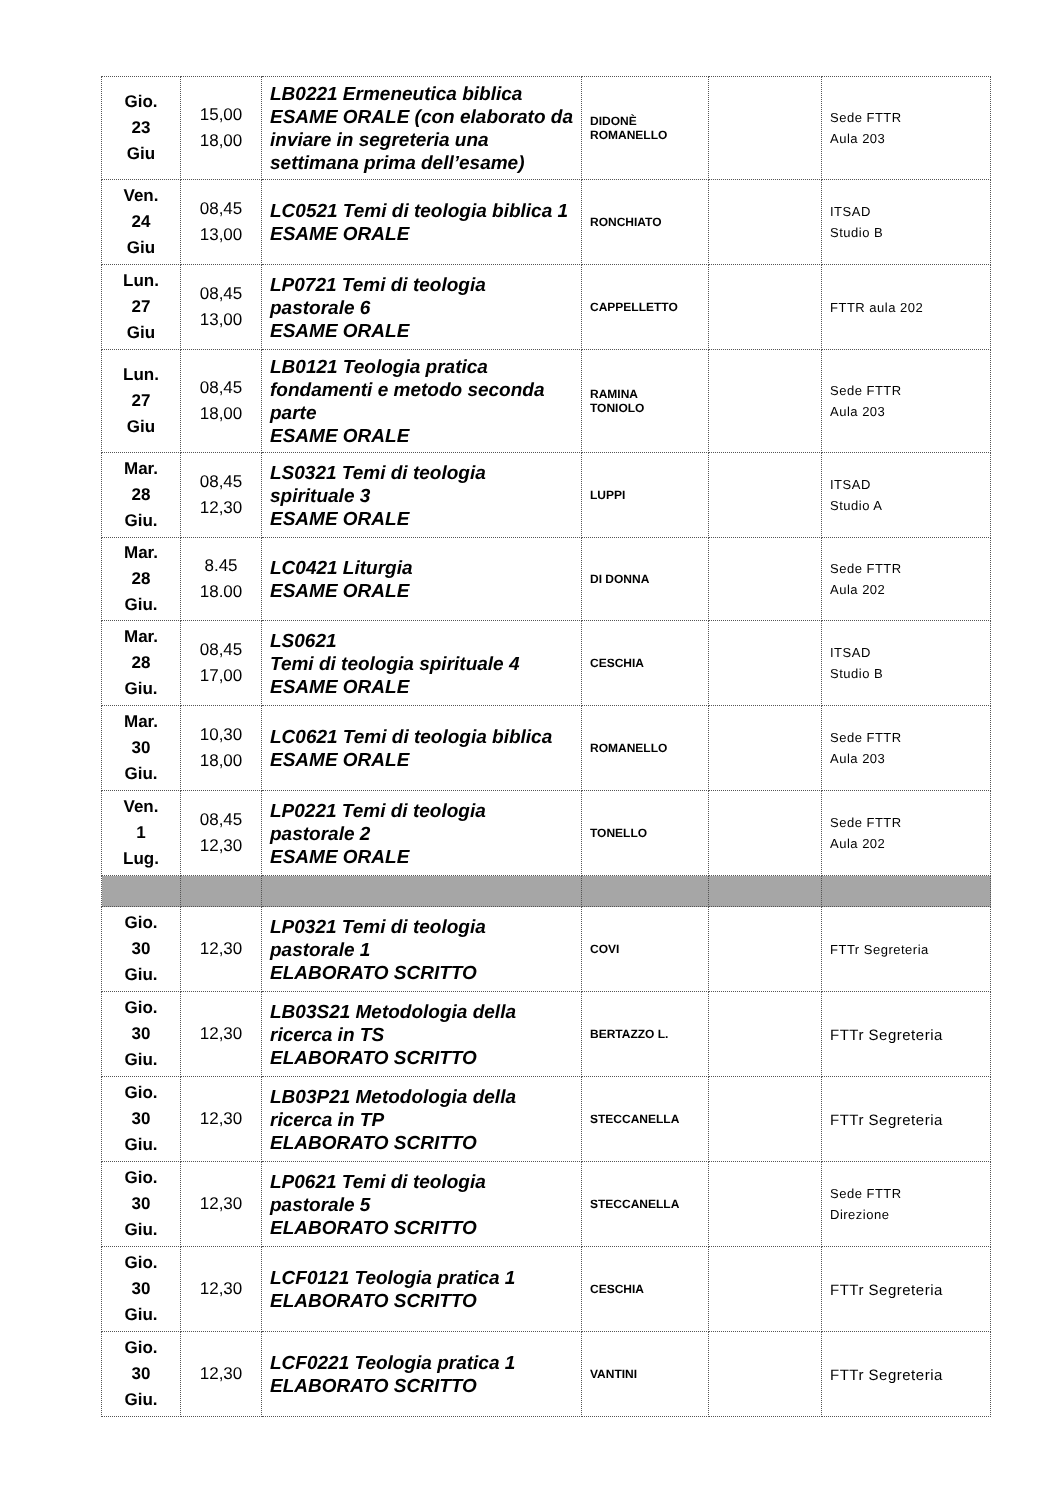| Gio. 23 Giu | 15,00 18,00 | LB0221 Ermeneutica biblica ESAME ORALE (con elaborato da inviare in segreteria una settimana prima dell’esame) | DIDONÈ ROMANELLO | | Sede FTTR Aula 203 |
| Ven. 24 Giu | 08,45 13,00 | LC0521 Temi di teologia biblica 1 ESAME ORALE | RONCHIATO | | ITSAD Studio B |
| Lun. 27 Giu | 08,45 13,00 | LP0721 Temi di teologia pastorale 6 ESAME ORALE | CAPPELLETTO | | FTTR aula 202 |
| Lun. 27 Giu | 08,45 18,00 | LB0121 Teologia pratica fondamenti e metodo seconda parte ESAME ORALE | RAMINA TONIOLO | | Sede FTTR Aula 203 |
| Mar. 28 Giu. | 08,45 12,30 | LS0321 Temi di teologia spirituale 3 ESAME ORALE | LUPPI | | ITSAD Studio A |
| Mar. 28 Giu. | 8.45 18.00 | LC0421 Liturgia ESAME ORALE | DI DONNA | | Sede FTTR Aula 202 |
| Mar. 28 Giu. | 08,45 17,00 | LS0621 Temi di teologia spirituale 4 ESAME ORALE | CESCHIA | | ITSAD Studio B |
| Mar. 30 Giu. | 10,30 18,00 | LC0621 Temi di teologia biblica ESAME ORALE | ROMANELLO | | Sede FTTR Aula 203 |
| Ven. 1 Lug. | 08,45 12,30 | LP0221 Temi di teologia pastorale 2 ESAME ORALE | TONELLO | | Sede FTTR Aula 202 |
| Gio. 30 Giu. | 12,30 | LP0321 Temi di teologia pastorale 1 ELABORATO SCRITTO | COVI | | FTTr Segreteria |
| Gio. 30 Giu. | 12,30 | LB03S21 Metodologia della ricerca in TS ELABORATO SCRITTO | BERTAZZO L. | | FTTr Segreteria |
| Gio. 30 Giu. | 12,30 | LB03P21 Metodologia della ricerca in TP ELABORATO SCRITTO | STECCANELLA | | FTTr Segreteria |
| Gio. 30 Giu. | 12,30 | LP0621 Temi di teologia pastorale 5 ELABORATO SCRITTO | STECCANELLA | | Sede FTTR Direzione |
| Gio. 30 Giu. | 12,30 | LCF0121 Teologia pratica 1 ELABORATO SCRITTO | CESCHIA | | FTTr Segreteria |
| Gio. 30 Giu. | 12,30 | LCF0221 Teologia pratica 1 ELABORATO SCRITTO | VANTINI | | FTTr Segreteria |